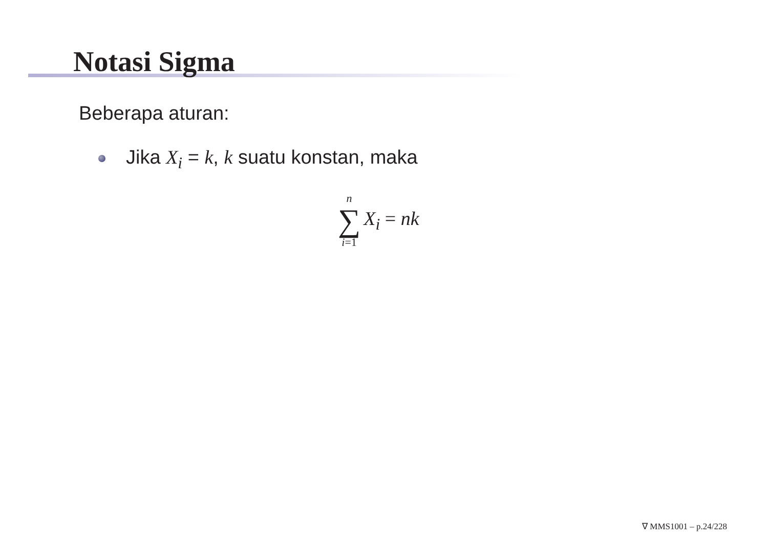Notasi Sigma
Beberapa aturan:
Jika X<sub>i</sub> = k, k suatu konstan, maka
n
∑
i=1
X<sub>i</sub> = nk
∇ MMS1001 – p.24/228